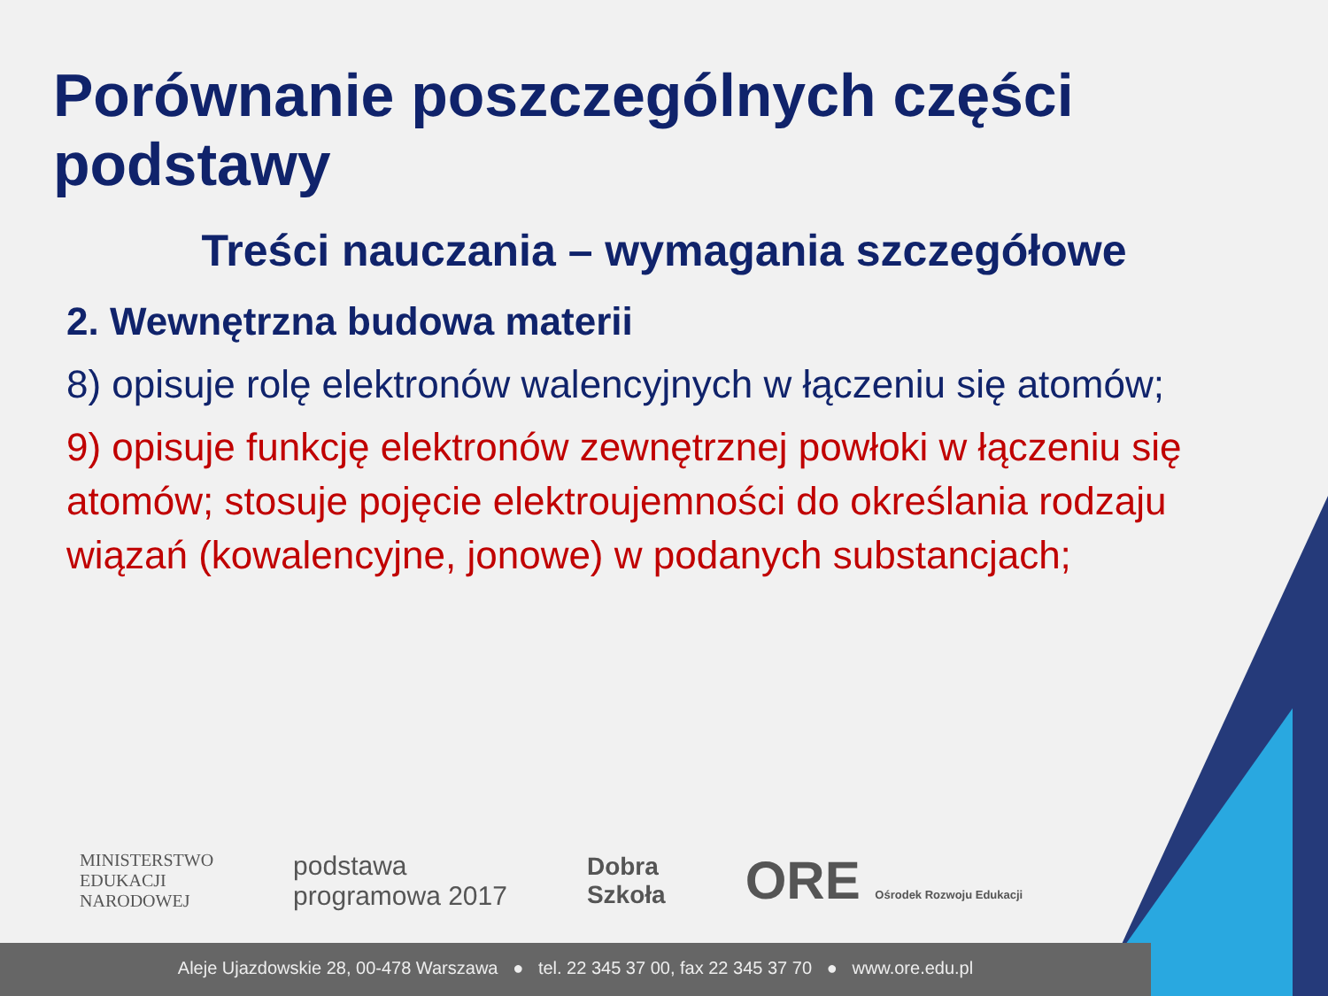Porównanie poszczególnych części podstawy
Treści nauczania – wymagania szczegółowe
2. Wewnętrzna budowa materii
8) opisuje rolę elektronów walencyjnych w łączeniu się atomów;
9) opisuje funkcję elektronów zewnętrznej powłoki w łączeniu się atomów; stosuje pojęcie elektroujemności do określania rodzaju wiązań (kowalencyjne, jonowe) w podanych substancjach;
MINISTERSTWO
EDUKACJI
NARODOWEJ
podstawa
programowa 2017
Dobra
Szkoła
ORE Ośrodek Rozwoju Edukacji
Aleje Ujazdowskie 28, 00-478 Warszawa ● tel. 22 345 37 00, fax 22 345 37 70 ● www.ore.edu.pl